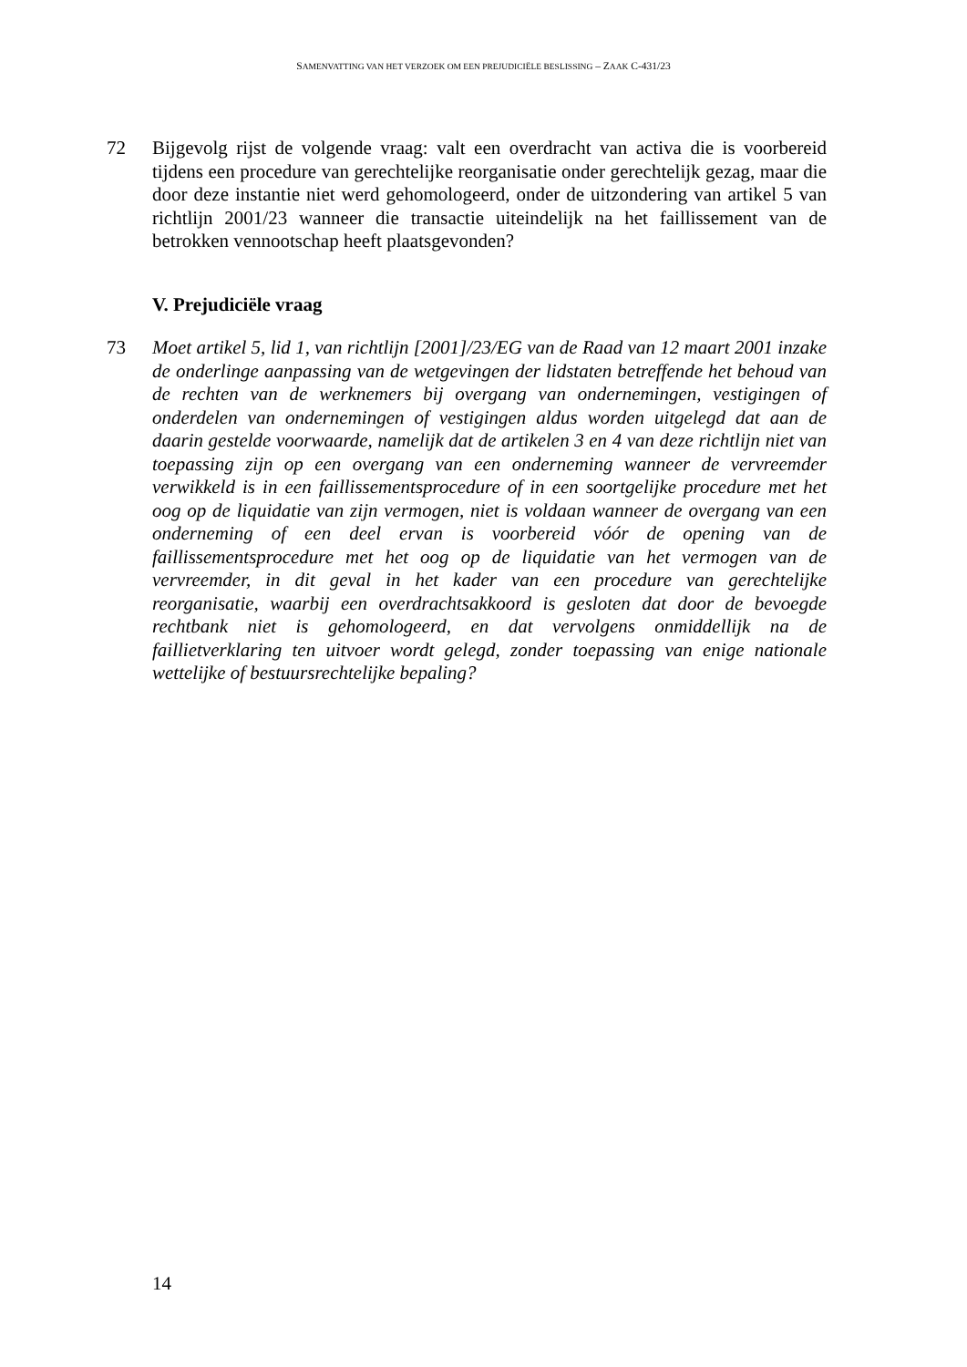SAMENVATTING VAN HET VERZOEK OM EEN PREJUDICIËLE BESLISSING – ZAAK C-431/23
72 Bijgevolg rijst de volgende vraag: valt een overdracht van activa die is voorbereid tijdens een procedure van gerechtelijke reorganisatie onder gerechtelijk gezag, maar die door deze instantie niet werd gehomologeerd, onder de uitzondering van artikel 5 van richtlijn 2001/23 wanneer die transactie uiteindelijk na het faillissement van de betrokken vennootschap heeft plaatsgevonden?
V. Prejudiciële vraag
73 Moet artikel 5, lid 1, van richtlijn [2001]/23/EG van de Raad van 12 maart 2001 inzake de onderlinge aanpassing van de wetgevingen der lidstaten betreffende het behoud van de rechten van de werknemers bij overgang van ondernemingen, vestigingen of onderdelen van ondernemingen of vestigingen aldus worden uitgelegd dat aan de daarin gestelde voorwaarde, namelijk dat de artikelen 3 en 4 van deze richtlijn niet van toepassing zijn op een overgang van een onderneming wanneer de vervreemder verwikkeld is in een faillissementsprocedure of in een soortgelijke procedure met het oog op de liquidatie van zijn vermogen, niet is voldaan wanneer de overgang van een onderneming of een deel ervan is voorbereid vóór de opening van de faillissementsprocedure met het oog op de liquidatie van het vermogen van de vervreemder, in dit geval in het kader van een procedure van gerechtelijke reorganisatie, waarbij een overdrachtsakkoord is gesloten dat door de bevoegde rechtbank niet is gehomologeerd, en dat vervolgens onmiddellijk na de faillietverklaring ten uitvoer wordt gelegd, zonder toepassing van enige nationale wettelijke of bestuursrechtelijke bepaling?
14